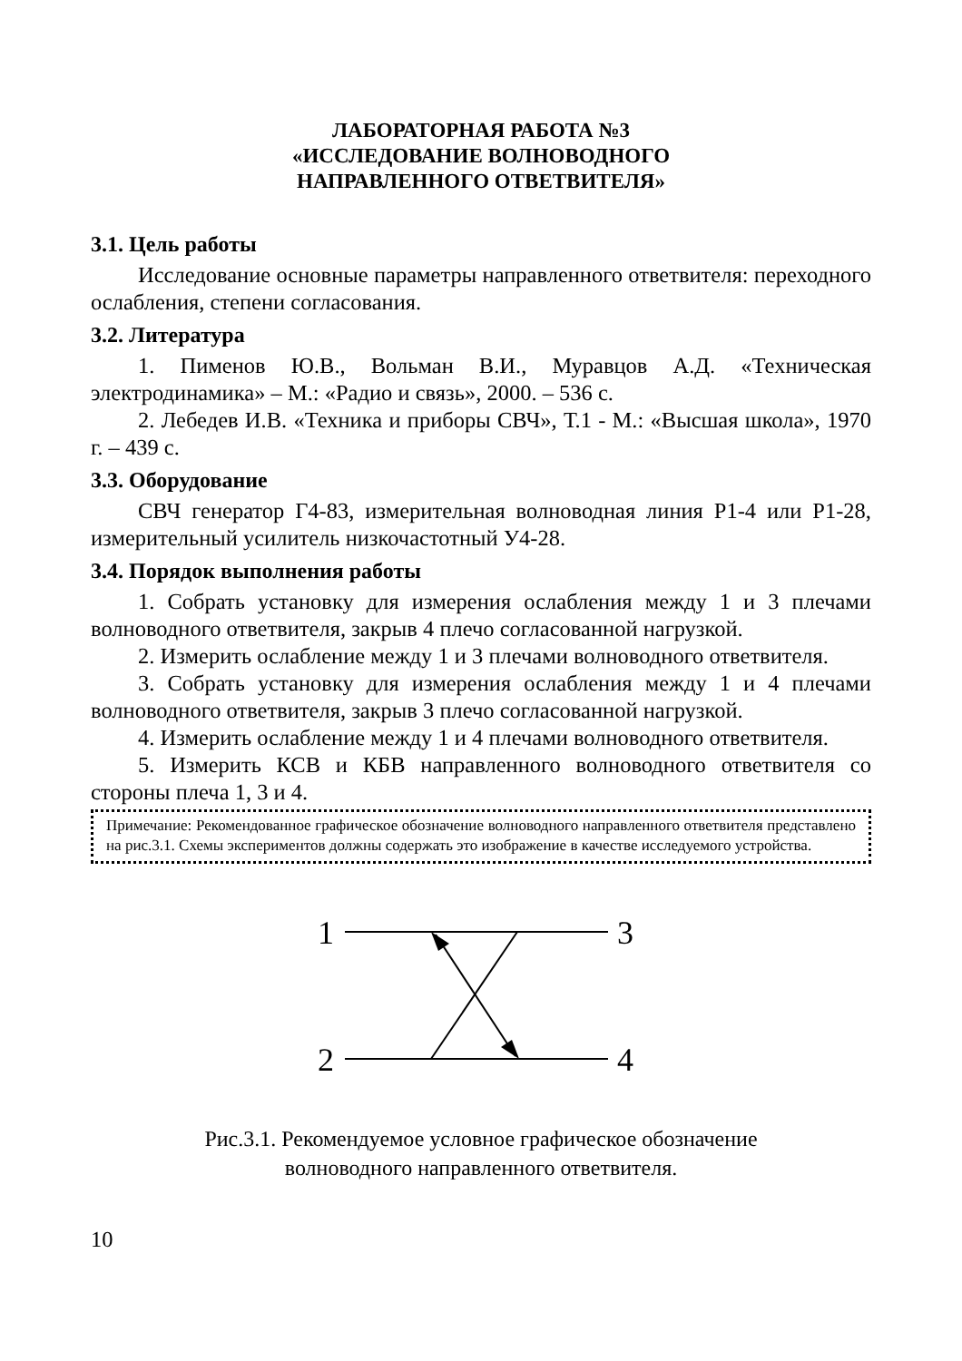ЛАБОРАТОРНАЯ РАБОТА №3
«ИССЛЕДОВАНИЕ ВОЛНОВОДНОГО
НАПРАВЛЕННОГО ОТВЕТВИТЕЛЯ»
3.1. Цель работы
Исследование основные параметры направленного ответвителя: переходного ослабления, степени согласования.
3.2. Литература
1. Пименов Ю.В., Вольман В.И., Муравцов А.Д. «Техническая электродинамика» – М.: «Радио и связь», 2000. – 536 с.
2. Лебедев И.В. «Техника и приборы СВЧ», Т.1 - М.: «Высшая школа», 1970 г. – 439 с.
3.3. Оборудование
СВЧ генератор Г4-83, измерительная волноводная линия Р1-4 или Р1-28, измерительный усилитель низкочастотный У4-28.
3.4. Порядок выполнения работы
1. Собрать установку для измерения ослабления между 1 и 3 плечами волноводного ответвителя, закрыв 4 плечо согласованной нагрузкой.
2. Измерить ослабление между 1 и 3 плечами волноводного ответвителя.
3. Собрать установку для измерения ослабления между 1 и 4 плечами волноводного ответвителя, закрыв 3 плечо согласованной нагрузкой.
4. Измерить ослабление между 1 и 4 плечами волноводного ответвителя.
5. Измерить КСВ и КБВ направленного волноводного ответвителя со стороны плеча 1, 3 и 4.
Примечание: Рекомендованное графическое обозначение волноводного направленного ответвителя представлено на рис.3.1. Схемы экспериментов должны содержать это изображение в качестве исследуемого устройства.
1
2
3
4
Рис.3.1. Рекомендуемое условное графическое обозначение
волноводного направленного ответвителя.
10